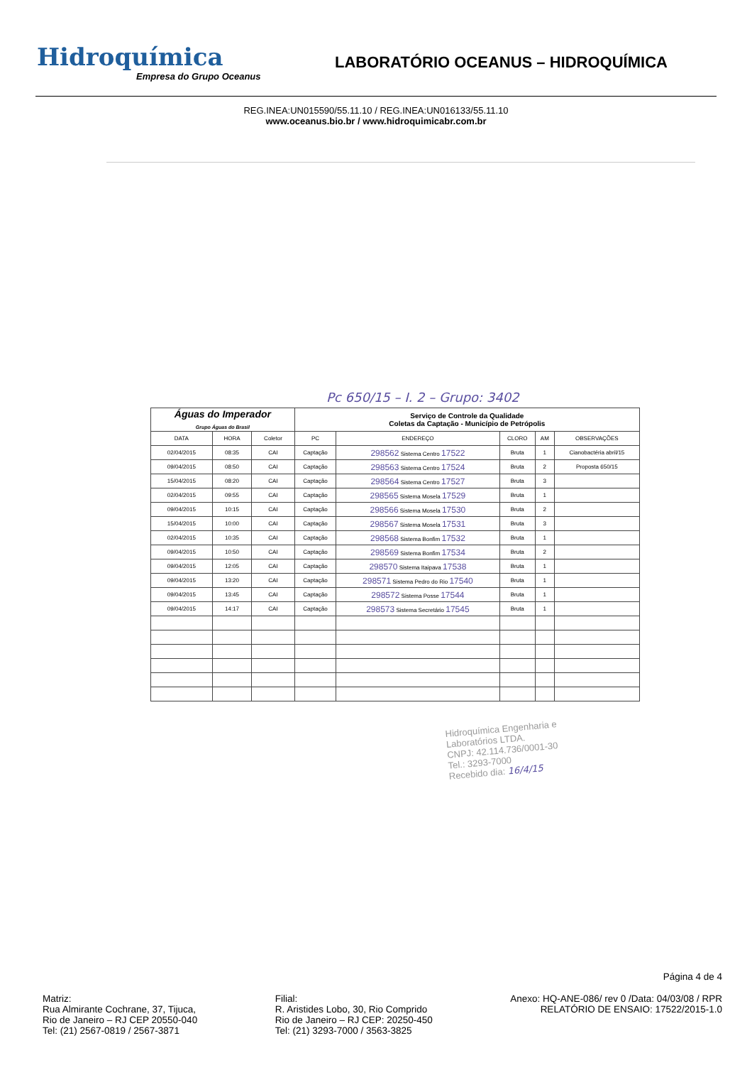Hidroquímica
Empresa do Grupo Oceanus
LABORATÓRIO OCEANUS – HIDROQUÍMICA
REG.INEA:UN015590/55.11.10 / REG.INEA:UN016133/55.11.10
www.oceanus.bio.br / www.hidroquimicabr.com.br
Pc 650/15 – I. 2 – Grupo: 3402
| Águas do Imperador Grupo Águas do Brasil | | | Serviço de Controle da Qualidade Coletas da Captação - Município de Petrópolis | | | | |
| --- | --- | --- | --- | --- | --- | --- | --- |
| DATA | HORA | Coletor | PC | ENDEREÇO | CLORO | AM | OBSERVAÇÕES |
| 02/04/2015 | 08:35 | CAI | Captação | 298562 Sistema Centro 17522 | Bruta | 1 | Cianobactéria abril/15 |
| 09/04/2015 | 08:50 | CAI | Captação | 298563 Sistema Centro 17524 | Bruta | 2 | Proposta 650/15 |
| 15/04/2015 | 08:20 | CAI | Captação | 298564 Sistema Centro 17527 | Bruta | 3 | |
| 02/04/2015 | 09:55 | CAI | Captação | 298565 Sistema Mosela 17529 | Bruta | 1 | |
| 09/04/2015 | 10:15 | CAI | Captação | 298566 Sistema Mosela 17530 | Bruta | 2 | |
| 15/04/2015 | 10:00 | CAI | Captação | 298567 Sistema Mosela 17531 | Bruta | 3 | |
| 02/04/2015 | 10:35 | CAI | Captação | 298568 Sistema Bonfim 17532 | Bruta | 1 | |
| 09/04/2015 | 10:50 | CAI | Captação | 298569 Sistema Bonfim 17534 | Bruta | 2 | |
| 09/04/2015 | 12:05 | CAI | Captação | 298570 Sistema Itaipava 17538 | Bruta | 1 | |
| 09/04/2015 | 13:20 | CAI | Captação | 298571 Sistema Pedro do Rio 17540 | Bruta | 1 | |
| 09/04/2015 | 13:45 | CAI | Captação | 298572 Sistema Posse 17544 | Bruta | 1 | |
| 09/04/2015 | 14:17 | CAI | Captação | 298573 Sistema Secretário 17545 | Bruta | 1 | |
Hidroquímica Engenharia e
Laboratórios LTDA.
CNPJ: 42.114.736/0001-30
Tel.: 3293-7000
Recebido dia: 16/4/15
Página 4 de 4
Matriz:
Rua Almirante Cochrane, 37, Tijuca,
Rio de Janeiro – RJ CEP 20550-040
Tel: (21) 2567-0819 / 2567-3871
Filial:
R. Aristides Lobo, 30, Rio Comprido
Rio de Janeiro – RJ CEP: 20250-450
Tel: (21) 3293-7000 / 3563-3825
Anexo: HQ-ANE-086/ rev 0 /Data: 04/03/08 / RPR
RELATÓRIO DE ENSAIO: 17522/2015-1.0